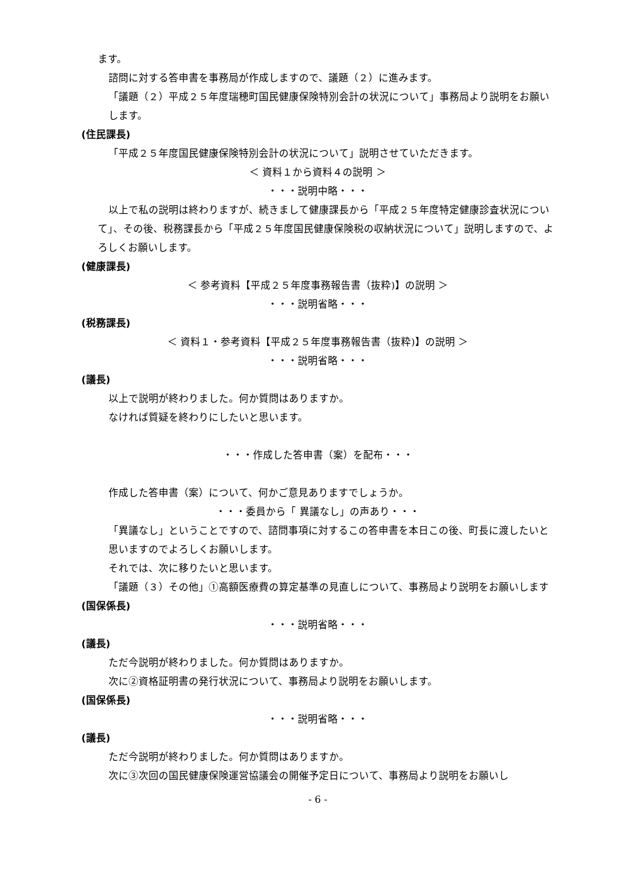ます。
諮問に対する答申書を事務局が作成しますので、議題（２）に進みます。
「議題（２）平成２５年度瑞穂町国民健康保険特別会計の状況について」事務局より説明をお願いします。
(住民課長)
「平成２５年度国民健康保険特別会計の状況について」説明させていただきます。
＜ 資料１から資料４の説明 ＞
・・・説明中略・・・
以上で私の説明は終わりますが、続きまして健康課長から「平成２５年度特定健康診査状況について」、その後、税務課長から「平成２５年度国民健康保険税の収納状況について」説明しますので、よろしくお願いします。
(健康課長)
＜ 参考資料【平成２５年度事務報告書（抜粋)】の説明 ＞
・・・説明省略・・・
(税務課長)
＜ 資料１・参考資料【平成２５年度事務報告書（抜粋)】の説明 ＞
・・・説明省略・・・
(議長)
以上で説明が終わりました。何か質問はありますか。
なければ質疑を終わりにしたいと思います。
・・・作成した答申書（案）を配布・・・
作成した答申書（案）について、何かご意見ありますでしょうか。
・・・委員から「 異議なし」の声あり・・・
「異議なし」ということですので、諮問事項に対するこの答申書を本日この後、町長に渡したいと思いますのでよろしくお願いします。
それでは、次に移りたいと思います。
「議題（３）その他」①高額医療費の算定基準の見直しについて、事務局より説明をお願いします
(国保係長)
・・・説明省略・・・
(議長)
ただ今説明が終わりました。何か質問はありますか。
次に②資格証明書の発行状況について、事務局より説明をお願いします。
(国保係長)
・・・説明省略・・・
(議長)
ただ今説明が終わりました。何か質問はありますか。
次に③次回の国民健康保険運営協議会の開催予定日について、事務局より説明をお願いし
- 6 -